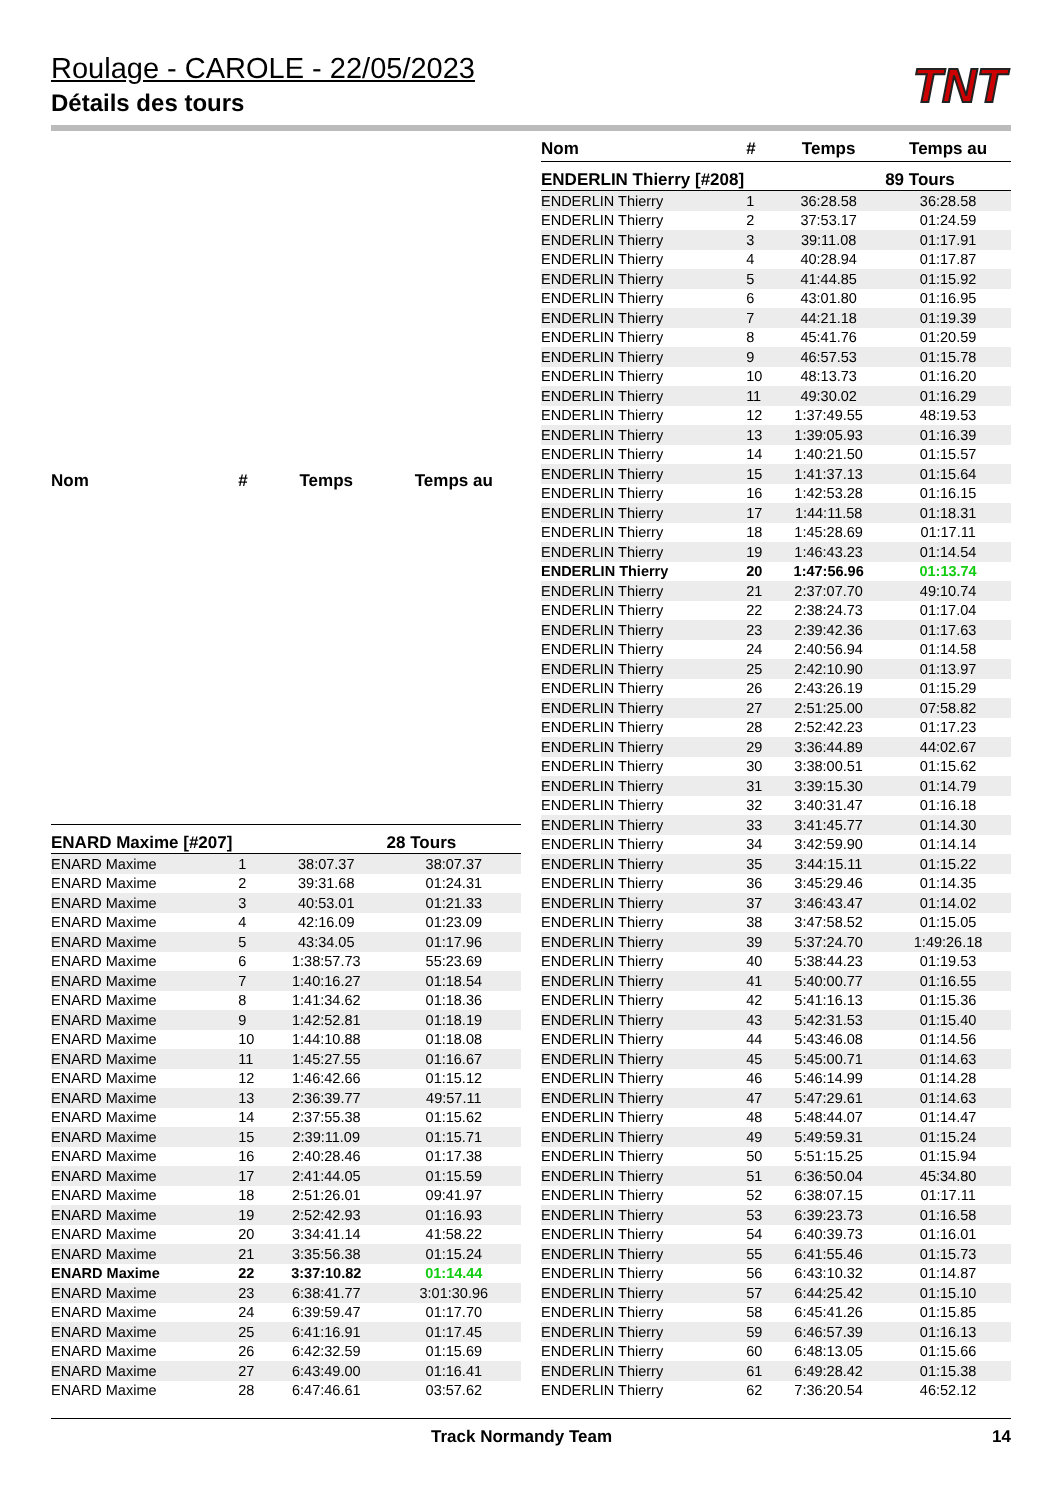Roulage - CAROLE - 22/05/2023
Détails des tours
TNT
| Nom | # | Temps | Temps au |
| --- | --- | --- | --- |
| ENARD Maxime [#207] | | | 28 Tours |
| ENARD Maxime | 1 | 38:07.37 | 38:07.37 |
| ENARD Maxime | 2 | 39:31.68 | 01:24.31 |
| ENARD Maxime | 3 | 40:53.01 | 01:21.33 |
| ENARD Maxime | 4 | 42:16.09 | 01:23.09 |
| ENARD Maxime | 5 | 43:34.05 | 01:17.96 |
| ENARD Maxime | 6 | 1:38:57.73 | 55:23.69 |
| ENARD Maxime | 7 | 1:40:16.27 | 01:18.54 |
| ENARD Maxime | 8 | 1:41:34.62 | 01:18.36 |
| ENARD Maxime | 9 | 1:42:52.81 | 01:18.19 |
| ENARD Maxime | 10 | 1:44:10.88 | 01:18.08 |
| ENARD Maxime | 11 | 1:45:27.55 | 01:16.67 |
| ENARD Maxime | 12 | 1:46:42.66 | 01:15.12 |
| ENARD Maxime | 13 | 2:36:39.77 | 49:57.11 |
| ENARD Maxime | 14 | 2:37:55.38 | 01:15.62 |
| ENARD Maxime | 15 | 2:39:11.09 | 01:15.71 |
| ENARD Maxime | 16 | 2:40:28.46 | 01:17.38 |
| ENARD Maxime | 17 | 2:41:44.05 | 01:15.59 |
| ENARD Maxime | 18 | 2:51:26.01 | 09:41.97 |
| ENARD Maxime | 19 | 2:52:42.93 | 01:16.93 |
| ENARD Maxime | 20 | 3:34:41.14 | 41:58.22 |
| ENARD Maxime | 21 | 3:35:56.38 | 01:15.24 |
| ENARD Maxime | 22 | 3:37:10.82 | 01:14.44 |
| ENARD Maxime | 23 | 6:38:41.77 | 3:01:30.96 |
| ENARD Maxime | 24 | 6:39:59.47 | 01:17.70 |
| ENARD Maxime | 25 | 6:41:16.91 | 01:17.45 |
| ENARD Maxime | 26 | 6:42:32.59 | 01:15.69 |
| ENARD Maxime | 27 | 6:43:49.00 | 01:16.41 |
| ENARD Maxime | 28 | 6:47:46.61 | 03:57.62 |
| Nom | # | Temps | Temps au |
| --- | --- | --- | --- |
| ENDERLIN Thierry [#208] | | | 89 Tours |
| ENDERLIN Thierry | 1 | 36:28.58 | 36:28.58 |
| ENDERLIN Thierry | 2 | 37:53.17 | 01:24.59 |
| ENDERLIN Thierry | 3 | 39:11.08 | 01:17.91 |
| ENDERLIN Thierry | 4 | 40:28.94 | 01:17.87 |
| ENDERLIN Thierry | 5 | 41:44.85 | 01:15.92 |
| ENDERLIN Thierry | 6 | 43:01.80 | 01:16.95 |
| ENDERLIN Thierry | 7 | 44:21.18 | 01:19.39 |
| ENDERLIN Thierry | 8 | 45:41.76 | 01:20.59 |
| ENDERLIN Thierry | 9 | 46:57.53 | 01:15.78 |
| ENDERLIN Thierry | 10 | 48:13.73 | 01:16.20 |
| ENDERLIN Thierry | 11 | 49:30.02 | 01:16.29 |
| ENDERLIN Thierry | 12 | 1:37:49.55 | 48:19.53 |
| ENDERLIN Thierry | 13 | 1:39:05.93 | 01:16.39 |
| ENDERLIN Thierry | 14 | 1:40:21.50 | 01:15.57 |
| ENDERLIN Thierry | 15 | 1:41:37.13 | 01:15.64 |
| ENDERLIN Thierry | 16 | 1:42:53.28 | 01:16.15 |
| ENDERLIN Thierry | 17 | 1:44:11.58 | 01:18.31 |
| ENDERLIN Thierry | 18 | 1:45:28.69 | 01:17.11 |
| ENDERLIN Thierry | 19 | 1:46:43.23 | 01:14.54 |
| ENDERLIN Thierry | 20 | 1:47:56.96 | 01:13.74 |
| ENDERLIN Thierry | 21 | 2:37:07.70 | 49:10.74 |
| ENDERLIN Thierry | 22 | 2:38:24.73 | 01:17.04 |
| ENDERLIN Thierry | 23 | 2:39:42.36 | 01:17.63 |
| ENDERLIN Thierry | 24 | 2:40:56.94 | 01:14.58 |
| ENDERLIN Thierry | 25 | 2:42:10.90 | 01:13.97 |
| ENDERLIN Thierry | 26 | 2:43:26.19 | 01:15.29 |
| ENDERLIN Thierry | 27 | 2:51:25.00 | 07:58.82 |
| ENDERLIN Thierry | 28 | 2:52:42.23 | 01:17.23 |
| ENDERLIN Thierry | 29 | 3:36:44.89 | 44:02.67 |
| ENDERLIN Thierry | 30 | 3:38:00.51 | 01:15.62 |
| ENDERLIN Thierry | 31 | 3:39:15.30 | 01:14.79 |
| ENDERLIN Thierry | 32 | 3:40:31.47 | 01:16.18 |
| ENDERLIN Thierry | 33 | 3:41:45.77 | 01:14.30 |
| ENDERLIN Thierry | 34 | 3:42:59.90 | 01:14.14 |
| ENDERLIN Thierry | 35 | 3:44:15.11 | 01:15.22 |
| ENDERLIN Thierry | 36 | 3:45:29.46 | 01:14.35 |
| ENDERLIN Thierry | 37 | 3:46:43.47 | 01:14.02 |
| ENDERLIN Thierry | 38 | 3:47:58.52 | 01:15.05 |
| ENDERLIN Thierry | 39 | 5:37:24.70 | 1:49:26.18 |
| ENDERLIN Thierry | 40 | 5:38:44.23 | 01:19.53 |
| ENDERLIN Thierry | 41 | 5:40:00.77 | 01:16.55 |
| ENDERLIN Thierry | 42 | 5:41:16.13 | 01:15.36 |
| ENDERLIN Thierry | 43 | 5:42:31.53 | 01:15.40 |
| ENDERLIN Thierry | 44 | 5:43:46.08 | 01:14.56 |
| ENDERLIN Thierry | 45 | 5:45:00.71 | 01:14.63 |
| ENDERLIN Thierry | 46 | 5:46:14.99 | 01:14.28 |
| ENDERLIN Thierry | 47 | 5:47:29.61 | 01:14.63 |
| ENDERLIN Thierry | 48 | 5:48:44.07 | 01:14.47 |
| ENDERLIN Thierry | 49 | 5:49:59.31 | 01:15.24 |
| ENDERLIN Thierry | 50 | 5:51:15.25 | 01:15.94 |
| ENDERLIN Thierry | 51 | 6:36:50.04 | 45:34.80 |
| ENDERLIN Thierry | 52 | 6:38:07.15 | 01:17.11 |
| ENDERLIN Thierry | 53 | 6:39:23.73 | 01:16.58 |
| ENDERLIN Thierry | 54 | 6:40:39.73 | 01:16.01 |
| ENDERLIN Thierry | 55 | 6:41:55.46 | 01:15.73 |
| ENDERLIN Thierry | 56 | 6:43:10.32 | 01:14.87 |
| ENDERLIN Thierry | 57 | 6:44:25.42 | 01:15.10 |
| ENDERLIN Thierry | 58 | 6:45:41.26 | 01:15.85 |
| ENDERLIN Thierry | 59 | 6:46:57.39 | 01:16.13 |
| ENDERLIN Thierry | 60 | 6:48:13.05 | 01:15.66 |
| ENDERLIN Thierry | 61 | 6:49:28.42 | 01:15.38 |
| ENDERLIN Thierry | 62 | 7:36:20.54 | 46:52.12 |
Track Normandy Team 14